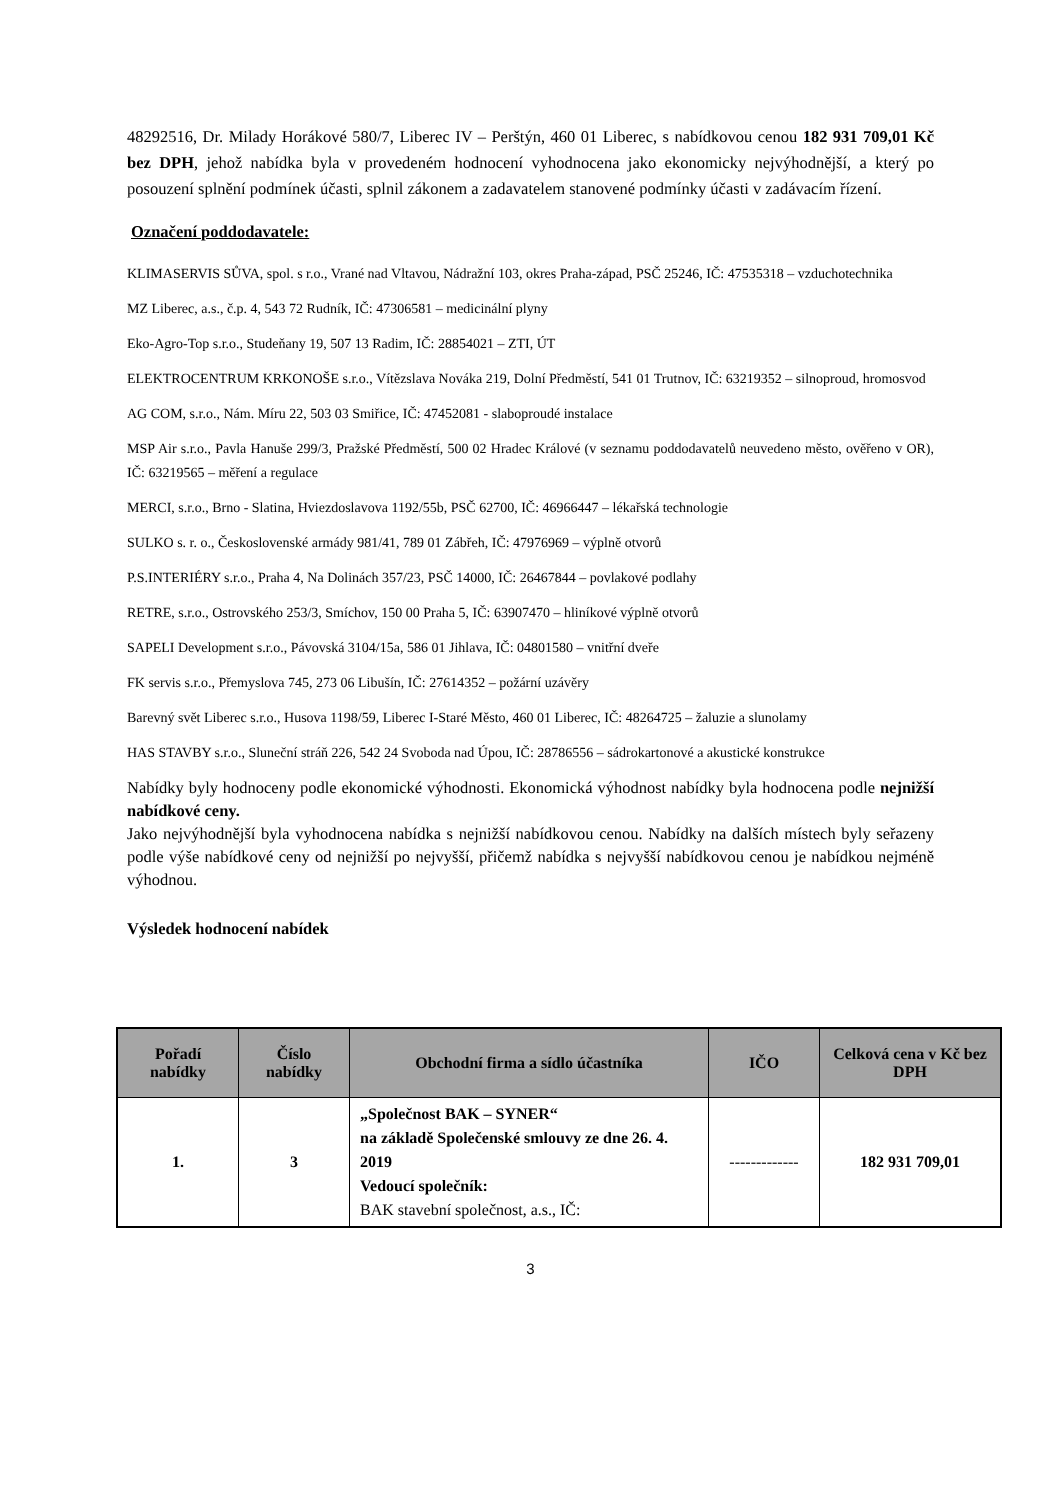48292516, Dr. Milady Horákové 580/7, Liberec IV – Perštýn, 460 01 Liberec, s nabídkovou cenou 182 931 709,01 Kč bez DPH, jehož nabídka byla v provedeném hodnocení vyhodnocena jako ekonomicky nejvýhodnější, a který po posouzení splnění podmínek účasti, splnil zákonem a zadavatelem stanovené podmínky účasti v zadávacím řízení.
Označení poddodavatele:
KLIMASERVIS SŮVA, spol. s r.o., Vrané nad Vltavou, Nádražní 103, okres Praha-západ, PSČ 25246, IČ: 47535318 – vzduchotechnika
MZ Liberec, a.s., č.p. 4, 543 72 Rudník, IČ: 47306581 – medicinální plyny
Eko-Agro-Top s.r.o., Studeňany 19, 507 13 Radim, IČ: 28854021 – ZTI, ÚT
ELEKTROCENTRUM KRKONOŠE s.r.o., Vítězslava Nováka 219, Dolní Předměstí, 541 01 Trutnov, IČ: 63219352 – silnoproud, hromosvod
AG COM, s.r.o., Nám. Míru 22, 503 03 Smiřice, IČ: 47452081 - slaboproudé instalace
MSP Air s.r.o., Pavla Hanuše 299/3, Pražské Předměstí, 500 02 Hradec Králové (v seznamu poddodavatelů neuvedeno město, ověřeno v OR), IČ: 63219565 – měření a regulace
MERCI, s.r.o., Brno - Slatina, Hviezdoslavova 1192/55b, PSČ 62700, IČ: 46966447 – lékařská technologie
SULKO s. r. o., Československé armády 981/41, 789 01 Zábřeh, IČ: 47976969 – výplně otvorů
P.S.INTERIÉRY s.r.o., Praha 4, Na Dolinách 357/23, PSČ 14000, IČ: 26467844 – povlakové podlahy
RETRE, s.r.o., Ostrovského 253/3, Smíchov, 150 00 Praha 5, IČ: 63907470 – hliníkové výplně otvorů
SAPELI Development s.r.o., Pávovská 3104/15a, 586 01 Jihlava, IČ: 04801580 – vnitřní dveře
FK servis s.r.o., Přemyslova 745, 273 06 Libušín, IČ: 27614352 – požární uzávěry
Barevný svět Liberec s.r.o., Husova 1198/59, Liberec I-Staré Město, 460 01 Liberec, IČ: 48264725 – žaluzie a slunolamy
HAS STAVBY s.r.o., Sluneční stráň 226, 542 24 Svoboda nad Úpou, IČ: 28786556 – sádrokartonové a akustické konstrukce
Nabídky byly hodnoceny podle ekonomické výhodnosti. Ekonomická výhodnost nabídky byla hodnocena podle nejnižší nabídkové ceny.
Jako nejvýhodnější byla vyhodnocena nabídka s nejnižší nabídkovou cenou. Nabídky na dalších místech byly seřazeny podle výše nabídkové ceny od nejnižší po nejvyšší, přičemž nabídka s nejvyšší nabídkovou cenou je nabídkou nejméně výhodnou.
Výsledek hodnocení nabídek
| Pořadí nabídky | Číslo nabídky | Obchodní firma a sídlo účastníka | IČO | Celková cena v Kč bez DPH |
| --- | --- | --- | --- | --- |
| 1. | 3 | „Společnost BAK – SYNER“ na základě Společenské smlouvy ze dne 26. 4. 2019 Vedoucí společník: BAK stavební společnost, a.s., IČ: | ------------- | 182 931 709,01 |
3